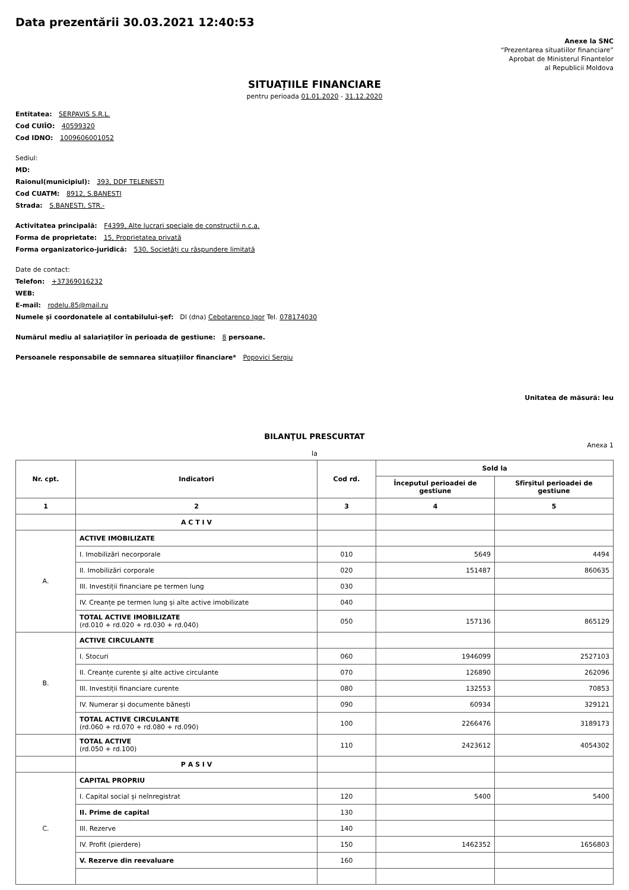Data prezentării 30.03.2021 12:40:53
Anexe la SNC
“Prezentarea situatiilor financiare”
Aprobat de Ministerul Finantelor
al Republicii Moldova
SITUAȚIILE FINANCIARE
pentru perioada 01.01.2020 - 31.12.2020
Entitatea: SERPAVIS S.R.L.
Cod CUIÎO: 40599320
Cod IDNO: 1009606001052
Sediul:
MD:
Raionul(municipiul): 393, DDF TELENESTI
Cod CUATM: 8912, S.BANESTI
Strada: S.BANESTI, STR.-
Activitatea principală: F4399, Alte lucrari speciale de constructii n.c.a.
Forma de proprietate: 15, Proprietatea privată
Forma organizatorico-juridică: 530, Societăți cu răspundere limitată
Date de contact:
Telefon: +37369016232
WEB:
E-mail: rodelu.85@mail.ru
Numele și coordonatele al contabilului-șef: Dl (dna) Cebotarenco Igor Tel. 078174030
Numărul mediu al salariaților în perioada de gestiune: 8 persoane.
Persoanele responsabile de semnarea situațiilor financiare* Popovici Sergiu
Unitatea de măsură: leu
BILANŢUL PRESCURTAT
Anexa 1
la
| Nr. cpt. | Indicatori | Cod rd. | Sold la | |
| --- | --- | --- | --- | --- |
| | | | Începutul perioadei de gestiune | Sfîrșitul perioadei de gestiune |
| 1 | 2 | 3 | 4 | 5 |
| | A C T I V | | | |
| A. | ACTIVE IMOBILIZATE | | | |
| | I. Imobilizări necorporale | 010 | 5649 | 4494 |
| | II. Imobilizări corporale | 020 | 151487 | 860635 |
| | III. Investiții financiare pe termen lung | 030 | | |
| | IV. Creanțe pe termen lung și alte active imobilizate | 040 | | |
| | TOTAL ACTIVE IMOBILIZATE (rd.010 + rd.020 + rd.030 + rd.040) | 050 | 157136 | 865129 |
| B. | ACTIVE CIRCULANTE | | | |
| | I. Stocuri | 060 | 1946099 | 2527103 |
| | II. Creanțe curente și alte active circulante | 070 | 126890 | 262096 |
| | III. Investiții financiare curente | 080 | 132553 | 70853 |
| | IV. Numerar și documente bănești | 090 | 60934 | 329121 |
| | TOTAL ACTIVE CIRCULANTE (rd.060 + rd.070 + rd.080 + rd.090) | 100 | 2266476 | 3189173 |
| | TOTAL ACTIVE (rd.050 + rd.100) | 110 | 2423612 | 4054302 |
| | P A S I V | | | |
| C. | CAPITAL PROPRIU | | | |
| | I. Capital social și neînregistrat | 120 | 5400 | 5400 |
| | II. Prime de capital | 130 | | |
| | III. Rezerve | 140 | | |
| | IV. Profit (pierdere) | 150 | 1462352 | 1656803 |
| | V. Rezerve din reevaluare | 160 | | |